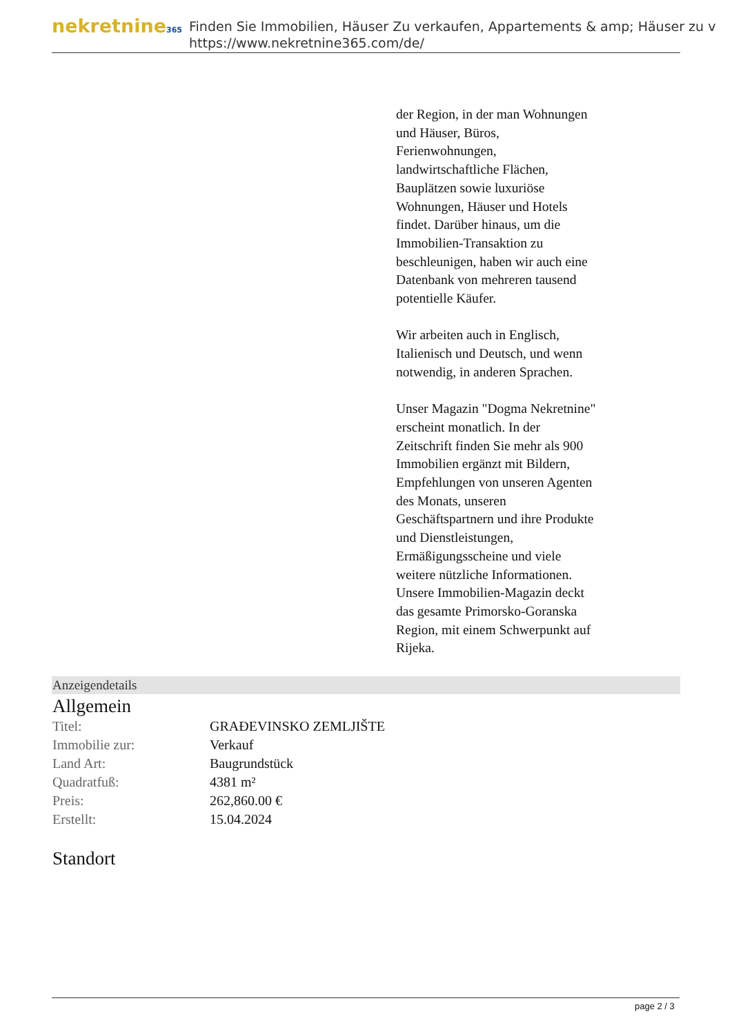nekretnine365
Finden Sie Immobilien, Häuser Zu verkaufen, Appartements & amp; Häuser zu v
https://www.nekretnine365.com/de/
der Region, in der man Wohnungen und Häuser, Büros, Ferienwohnungen, landwirtschaftliche Flächen, Bauplätzen sowie luxuriöse Wohnungen, Häuser und Hotels findet. Darüber hinaus, um die Immobilien-Transaktion zu beschleunigen, haben wir auch eine Datenbank von mehreren tausend potentielle Käufer.
Wir arbeiten auch in Englisch, Italienisch und Deutsch, und wenn notwendig, in anderen Sprachen.
Unser Magazin "Dogma Nekretnine" erscheint monatlich. In der Zeitschrift finden Sie mehr als 900 Immobilien ergänzt mit Bildern, Empfehlungen von unseren Agenten des Monats, unseren Geschäftspartnern und ihre Produkte und Dienstleistungen, Ermäßigungsscheine und viele weitere nützliche Informationen. Unsere Immobilien-Magazin deckt das gesamte Primorsko-Goranska Region, mit einem Schwerpunkt auf Rijeka.
Anzeigendetails
Allgemein
| Titel: | GRAĐEVINSKO ZEMLJIŠTE |
| Immobilie zur: | Verkauf |
| Land Art: | Baugrundstück |
| Quadratfuß: | 4381 m² |
| Preis: | 262,860.00 € |
| Erstellt: | 15.04.2024 |
Standort
page 2 / 3